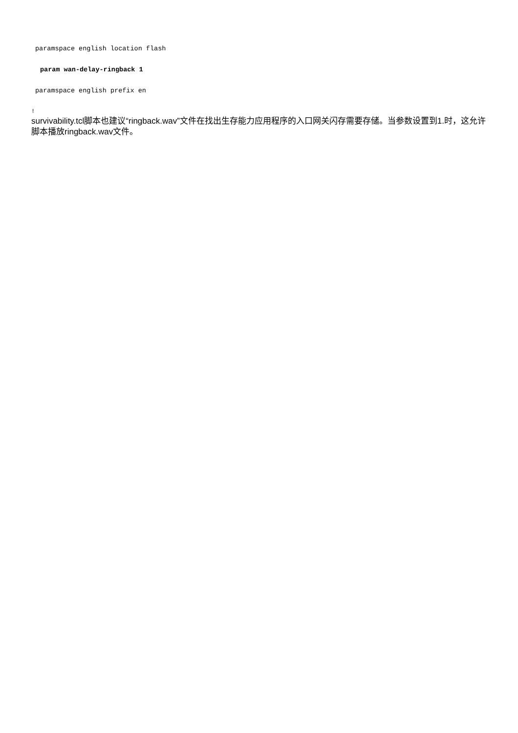paramspace english location flash
param wan-delay-ringback 1
paramspace english prefix en
!
survivability.tcl脚本也建议“ringback.wav”文件在找出生存能力应用程序的入口网关闪存需要存储。当参数设置到1.时，这允许脚本播放ringback.wav文件。